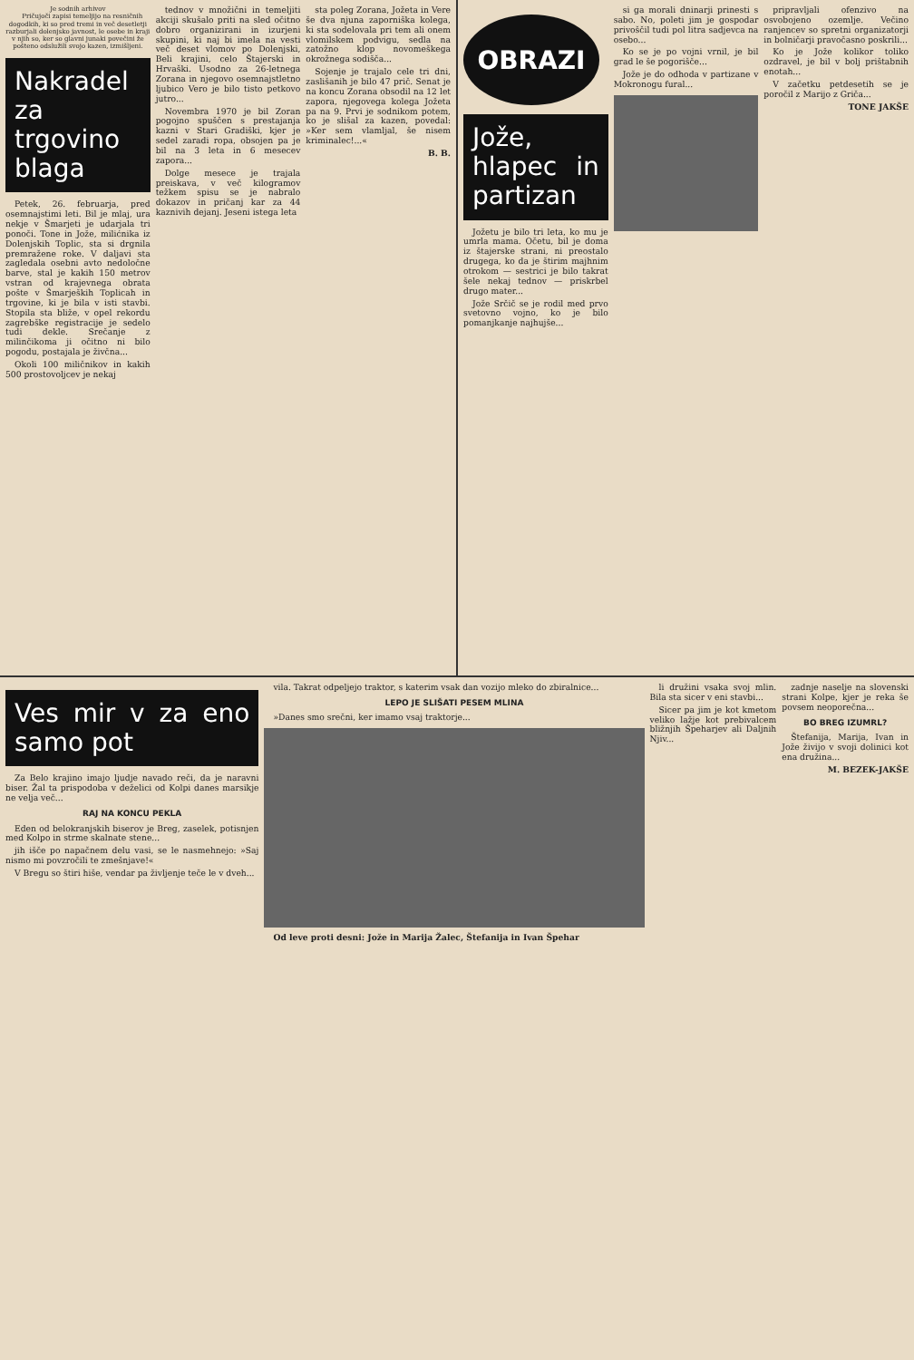Je sodnih arhivov
Pričujoči zapisi temeljijo na resničnih dogodkih, ki so pred tremi in več desetletji razburjali dolenjsko javnost, le osebe in kraji v njih so, ker so glavni junaki povečini že pošteno odslužili svojo kazen, izmišljeni.
Nakradel za trgovino blaga
Petek, 26. februarja, pred osemnajstimi leti. Bil je mlaj, ura nekje v Šmarjeti je udarjala tri ponoči. Tone in Jože, milićnika iz Dolenjskih Toplic, sta si drgnila premražene roke. V daljavi sta zagledala osebni avto nedoločne barve, stal je kakih 150 metrov vstran od krajevnega obrata pošte v Šmarjeških Toplicah in trgovine, ki je bila v isti stavbi. Stopila sta bliže, v opel rekordu zagrebške registracije je sedelo tudi dekle. Srečanje z milinčikoma ji očitno ni bilo pogodu, postajala je živčna...
Okoli 100 miličnikov in kakih 500 prostovoljcev je nekaj
tednov v množični in temeljiti akciji skušalo priti na sled očitno dobro organizirani in izurjeni skupini, ki naj bi imela na vesti več deset vlomov po Dolenjski, Beli krajini, celo Štajerski in Hrvaški. Usodno za 26-letnega Zorana in njegovo osemnajstletno ljubico Vero je bilo tisto petkovo jutro...
Novembra 1970 je bil Zoran pogojno spuščen s prestajanja kazni v Stari Gradiški, kjer je sedel zaradi ropa, obsojen pa je bil na 3 leta in 6 mesecev zapora...
Dolge mesece je trajala preiskava, v več kilogramov težkem spisu se je nabralo dokazov in pričanj kar za 44 kaznivih dejanj. Jeseni istega leta
sta poleg Zorana, Jožeta in Vere še dva njuna zaporniška kolega, ki sta sodelovala pri tem ali onem vlomilskem podvigu, sedla na zatožno klop novomeškega okrožnega sodišča...
Sojenje je trajalo cele tri dni, zaslišanih je bilo 47 prič. Senat je na koncu Zorana obsodil na 12 let zapora, njegovega kolega Jožeta pa na 9. Prvi je sodnikom potem, ko je slišal za kazen, povedal: »Ker sem vlamljal, še nisem kriminalec!...«
B. B.
OBRAZI
Jože, hlapec in partizan
Jožetu je bilo tri leta, ko mu je umrla mama. Očetu, bil je doma iz štajerske strani, ni preostalo drugega, ko da je štirim majhnim otrokom — sestrici je bilo takrat šele nekaj tednov — priskrbel drugo mater...
Jože Srčič se je rodil med prvo svetovno vojno, ko je bilo pomanjkanje najhujše...
si ga morali dninarji prinesti s sabo. No, poleti jim je gospodar privoščil tudi pol litra sadjevca na osebo...
Ko se je po vojni vrnil, je bil grad le še pogorišče...
Jože je do odhoda v partizane v Mokronogu fural...
pripravljali ofenzivo na osvobojeno ozemlje. Večino ranjencev so spretni organizatorji in bolničarji pravočasno poskrili...
Ko je Jože kolikor toliko ozdravel, je bil v bolj prištabnih enotah...
V začetku petdesetih se je poročil z Marijo z Griča...
TONE JAKŠE
Ves mir v za eno samo pot
Za Belo krajino imajo ljudje navado reči, da je naravni biser. Žal ta prispodoba v deželici od Kolpi danes marsikje ne velja več...
RAJ NA KONCU PEKLA
Eden od belokranjskih biserov je Breg, zaselek, potisnjen med Kolpo in strme skalnate stene...
jih išče po napačnem delu vasi, se le nasmehnejo: »Saj nismo mi povzročili te zmešnjave!«
V Bregu so štiri hiše, vendar pa življenje teče le v dveh...
vila. Takrat odpeljejo traktor, s katerim vsak dan vozijo mleko do zbiralnice...
LEPO JE SLIŠATI PESEM MLINA
»Danes smo srečni, ker imamo vsaj traktorje...
Od leve proti desni: Jože in Marija Žalec, Štefanija in Ivan Špehar
li družini vsaka svoj mlin. Bila sta sicer v eni stavbi...
Sicer pa jim je kot kmetom veliko lažje kot prebivalcem bližnjih Špeharjev ali Daljnih Njiv...
zadnje naselje na slovenski strani Kolpe, kjer je reka še povsem neoporečna...
BO BREG IZUMRL?
Štefanija, Marija, Ivan in Jože živijo v svoji dolinici kot ena družina...
M. BEZEK-JAKŠE